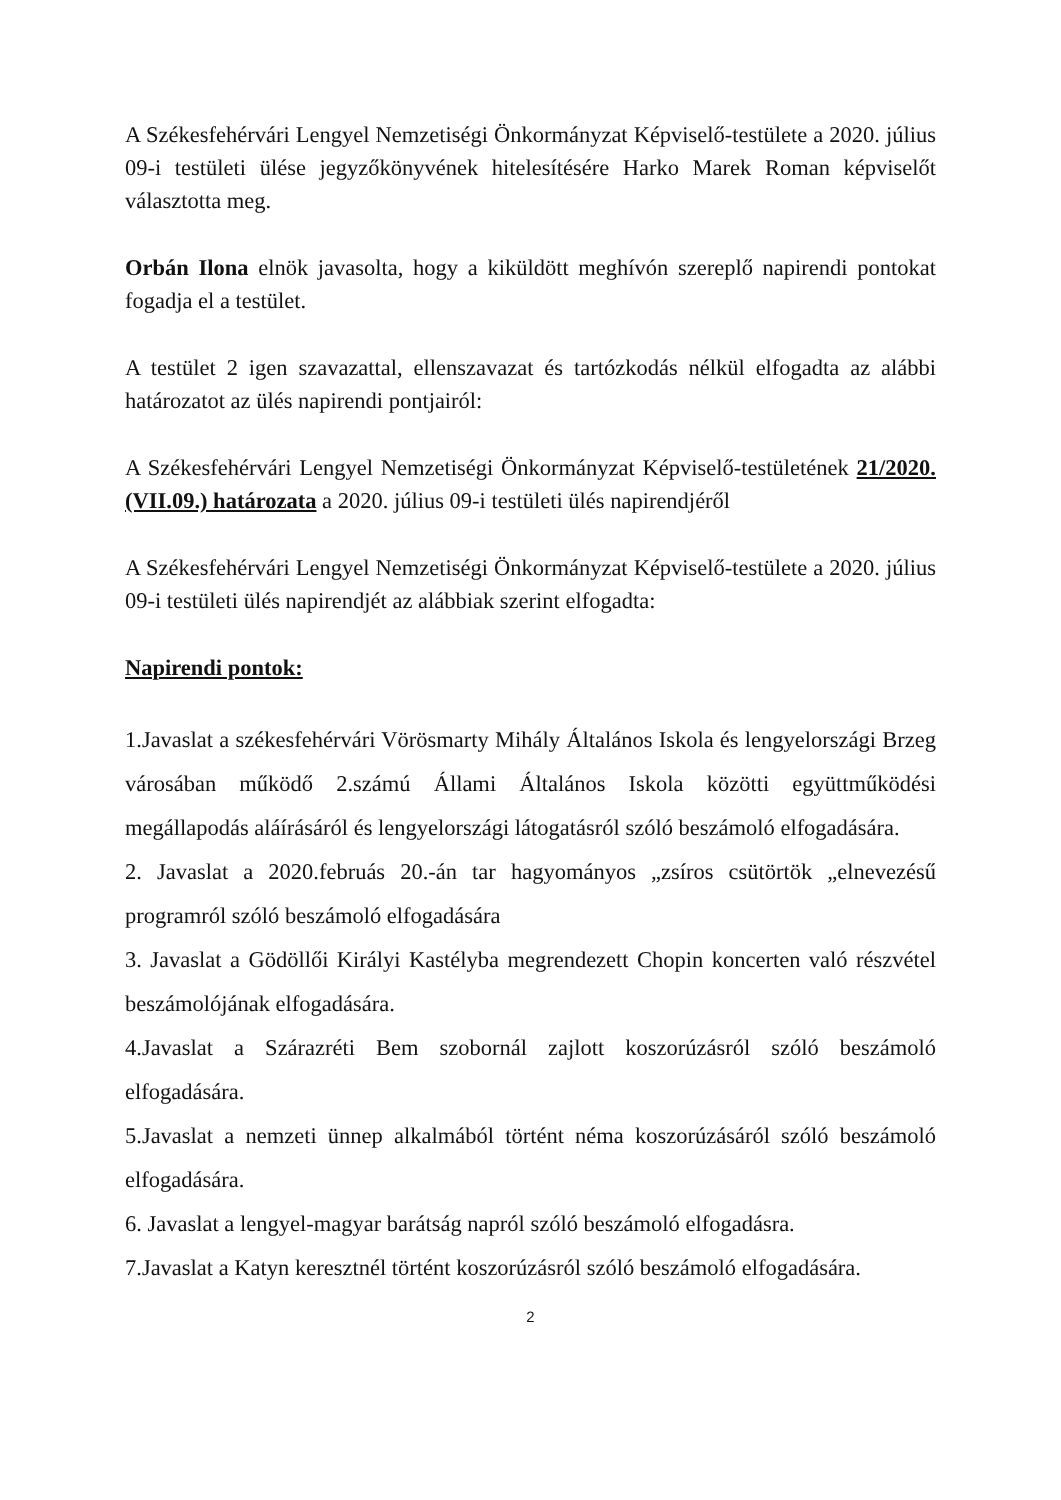A Székesfehérvári Lengyel Nemzetiségi Önkormányzat Képviselő-testülete a 2020. július 09-i testületi ülése jegyzőkönyvének hitelesítésére Harko Marek Roman képviselőt választotta meg.
Orbán Ilona elnök javasolta, hogy a kiküldött meghívón szereplő napirendi pontokat fogadja el a testület.
A testület 2 igen szavazattal, ellenszavazat és tartózkodás nélkül elfogadta az alábbi határozatot az ülés napirendi pontjairól:
A Székesfehérvári Lengyel Nemzetiségi Önkormányzat Képviselő-testületének 21/2020.(VII.09.) határozata a 2020. július 09-i testületi ülés napirendjéről
A Székesfehérvári Lengyel Nemzetiségi Önkormányzat Képviselő-testülete a 2020. július 09-i testületi ülés napirendjét az alábbiak szerint elfogadta:
Napirendi pontok:
1.Javaslat a székesfehérvári Vörösmarty Mihály Általános Iskola és lengyelországi Brzeg városában működő 2.számú Állami Általános Iskola közötti együttműködési megállapodás aláírásáról és lengyelországi látogatásról szóló beszámoló elfogadására.
2. Javaslat a 2020.februás 20.-án tar hagyományos „zsíros csütörtök „elnevezésű programról szóló beszámoló elfogadására
3. Javaslat a Gödöllői Királyi Kastélyba megrendezett Chopin koncerten való részvétel beszámolójának elfogadására.
4.Javaslat a Szárazréti Bem szobornál zajlott koszorúzásról szóló beszámoló elfogadására.
5.Javaslat a nemzeti ünnep alkalmából történt néma koszorúzásáról szóló beszámoló elfogadására.
6. Javaslat a lengyel-magyar barátság napról szóló beszámoló elfogadásra.
7.Javaslat a Katyn keresztnél történt koszorúzásról szóló beszámoló elfogadására.
2